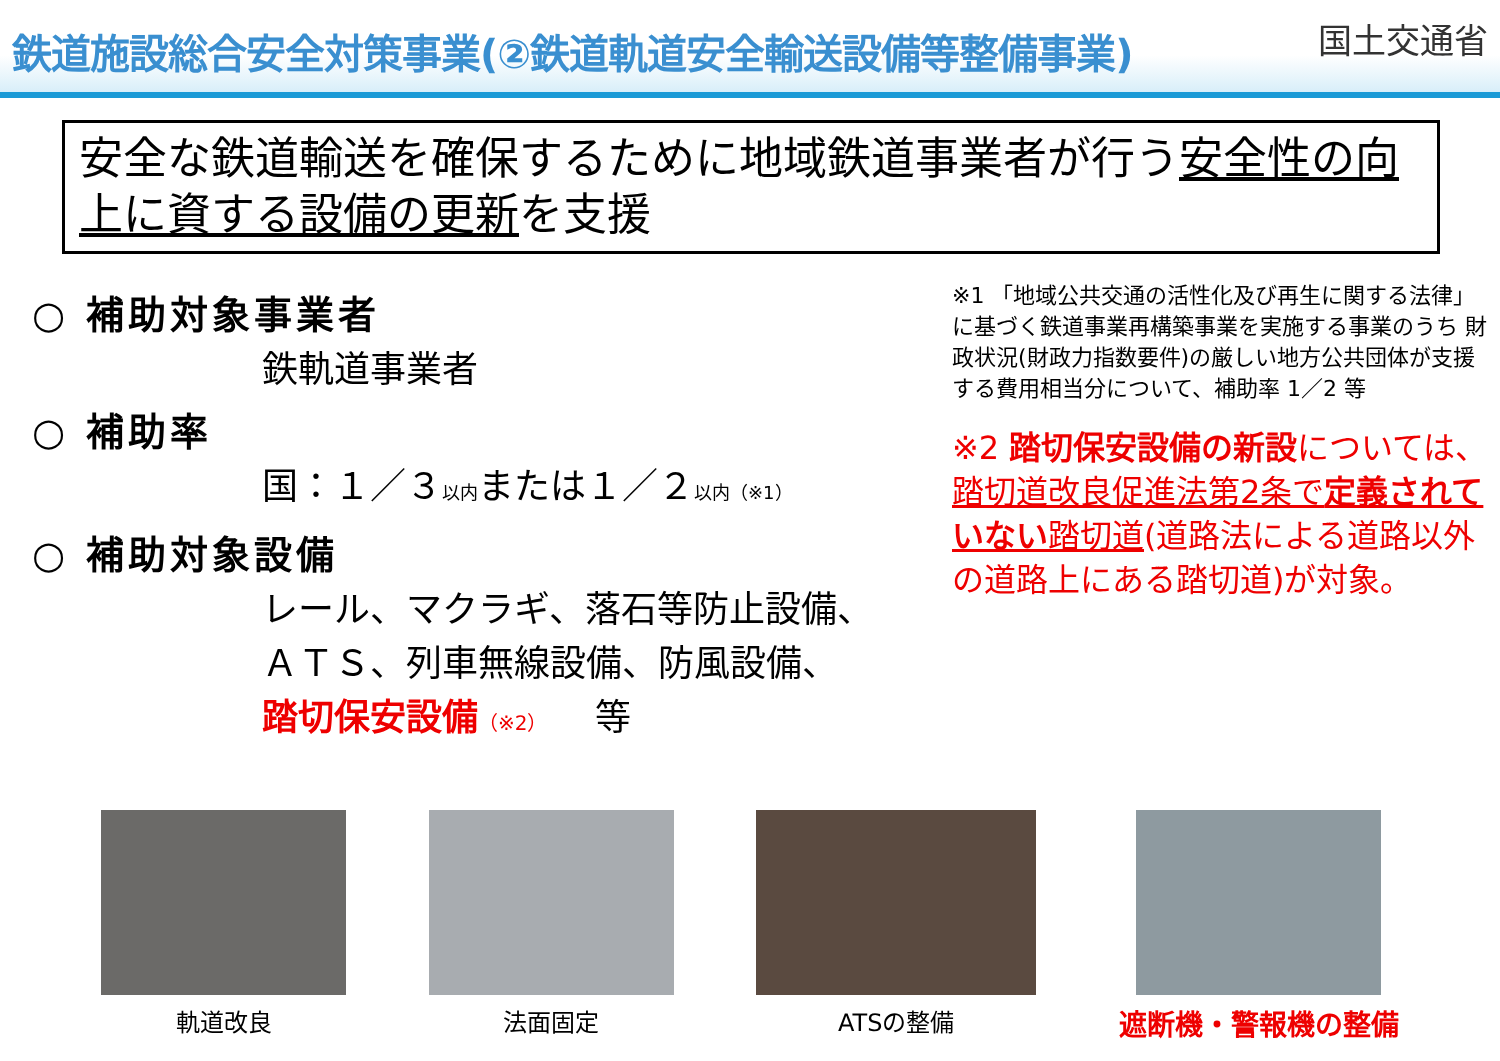鉄道施設総合安全対策事業(②鉄道軌道安全輸送設備等整備事業)
国土交通省
安全な鉄道輸送を確保するために地域鉄道事業者が行う安全性の向上に資する設備の更新を支援
○ 補助対象事業者
鉄軌道事業者
○ 補助率
国：１／３以内または１／２以内（※1）
○ 補助対象設備
レール、マクラギ、落石等防止設備、
ＡＴＳ、列車無線設備、防風設備、
踏切保安設備（※2）　 等
※1 「地域公共交通の活性化及び再生に関する法律」に基づく鉄道事業再構築事業を実施する事業のうち 財政状況(財政力指数要件)の厳しい地方公共団体が支援する費用相当分について、補助率 1／2 等
※2 踏切保安設備の新設については、踏切道改良促進法第2条で定義されていない踏切道(道路法による道路以外の道路上にある踏切道)が対象。
軌道改良 法面固定 ATSの整備
遮断機・警報機の整備